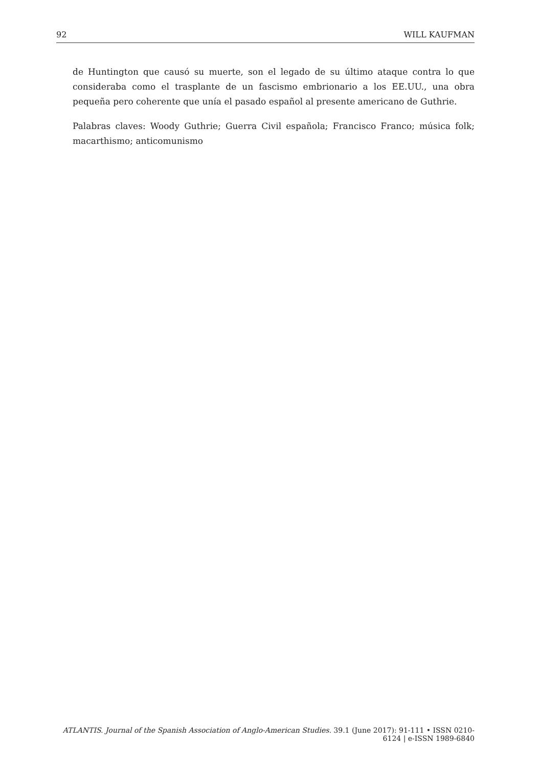92 WILL KAUFMAN
de Huntington que causó su muerte, son el legado de su último ataque contra lo que consideraba como el trasplante de un fascismo embrionario a los EE.UU., una obra pequeña pero coherente que unía el pasado español al presente americano de Guthrie.
Palabras claves: Woody Guthrie; Guerra Civil española; Francisco Franco; música folk; macarthismo; anticomunismo
ATLANTIS. Journal of the Spanish Association of Anglo-American Studies. 39.1 (June 2017): 91-111 • ISSN 0210-6124 | e-ISSN 1989-6840